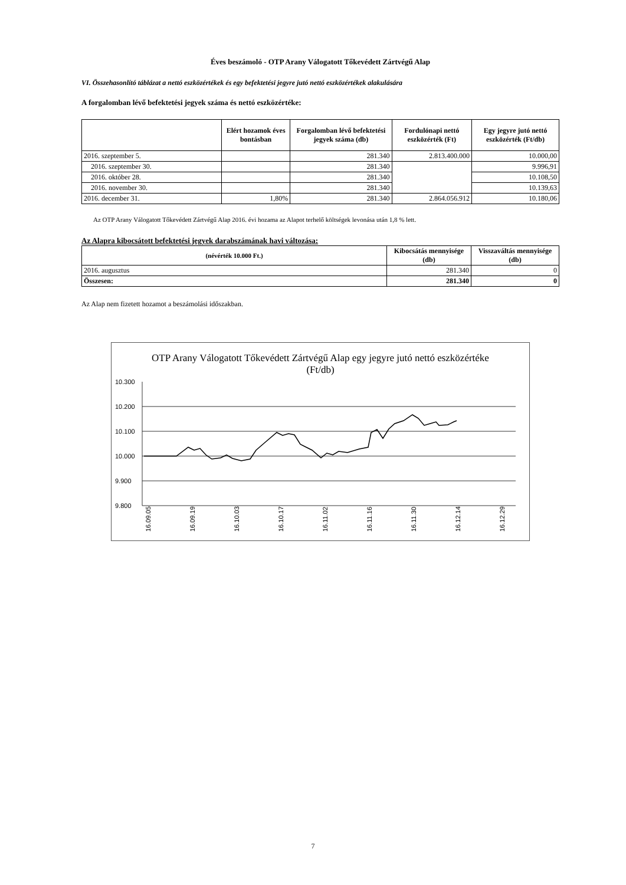Éves beszámoló - OTP Arany Válogatott Tőkevédett Zártvégű Alap
VI. Összehasonlító táblázat a nettó eszközértékek és egy befektetési jegyre jutó nettó eszközértékek alakulására
A forgalomban lévő befektetési jegyek száma és nettó eszközértéke:
| | Elért hozamok éves bontásban | Forgalomban lévő befektetési jegyek száma (db) | Fordulónapi nettó eszközérték (Ft) | Egy jegyre jutó nettó eszközérték (Ft/db) |
| --- | --- | --- | --- | --- |
| 2016. szeptember 5. | | 281.340 | 2.813.400.000 | 10.000,00 |
| 2016. szeptember 30. | | 281.340 | | 9.996,91 |
| 2016. október 28. | | 281.340 | | 10.108,50 |
| 2016. november 30. | | 281.340 | | 10.139,63 |
| 2016. december 31. | 1,80% | 281.340 | 2.864.056.912 | 10.180,06 |
Az OTP Arany Válogatott Tőkevédett Zártvégű Alap 2016. évi hozama az Alapot terhelő költségek levonása után 1,8 % lett.
Az Alapra kibocsátott befektetési jegyek darabszámának havi változása:
| (névérték 10.000 Ft.) | Kibocsátás mennyisége (db) | Visszaváltás mennyisége (db) |
| --- | --- | --- |
| 2016. augusztus | 281.340 | 0 |
| Összesen: | 281.340 | 0 |
Az Alap nem fizetett hozamot a beszámolási időszakban.
OTP Arany Válogatott Tőkevédett Zártvégű Alap egy jegyre jutó nettó eszközértéke (Ft/db)
10.300
10.200
10.100
10.000
9.900
9.800
16.09.05
16.09.19
16.10.03
16.10.17
16.11.02
16.11.16
16.11.30
16.12.14
16.12.29
7